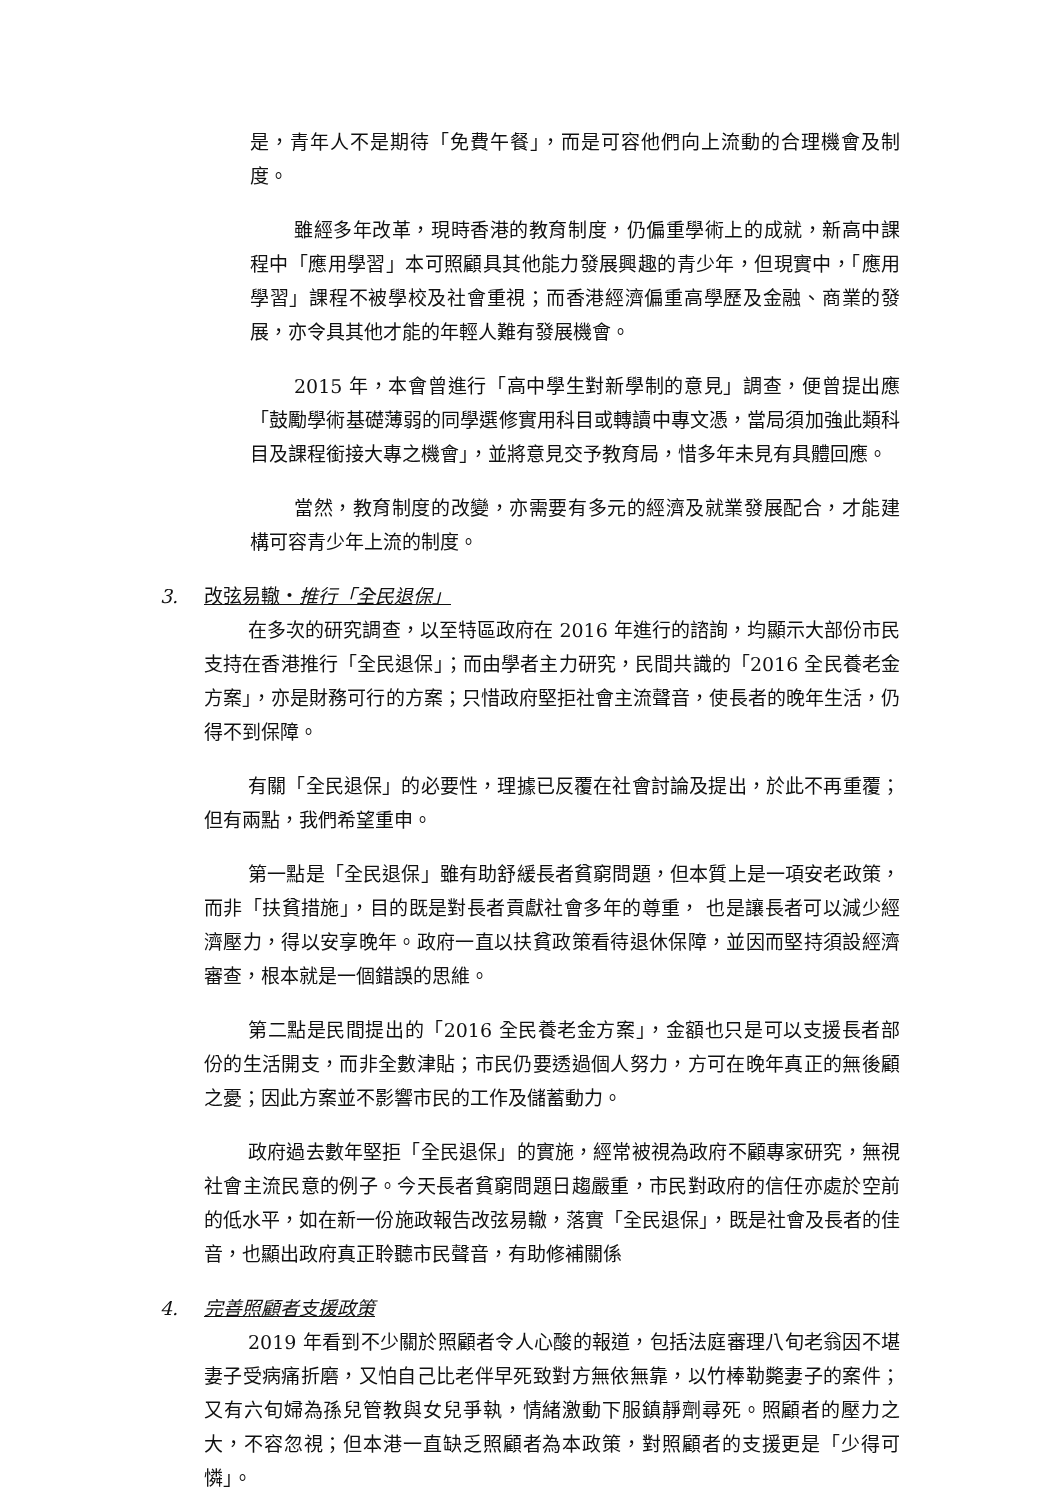是，青年人不是期待「免費午餐」，而是可容他們向上流動的合理機會及制度。
雖經多年改革，現時香港的教育制度，仍偏重學術上的成就，新高中課程中「應用學習」本可照顧具其他能力發展興趣的青少年，但現實中，「應用學習」課程不被學校及社會重視；而香港經濟偏重高學歷及金融、商業的發展，亦令具其他才能的年輕人難有發展機會。
2015 年，本會曾進行「高中學生對新學制的意見」調查，便曾提出應「鼓勵學術基礎薄弱的同學選修實用科目或轉讀中專文憑，當局須加強此類科目及課程銜接大專之機會」，並將意見交予教育局，惜多年未見有具體回應。
當然，教育制度的改變，亦需要有多元的經濟及就業發展配合，才能建構可容青少年上流的制度。
3. 改弦易轍‧推行「全民退保」
在多次的研究調查，以至特區政府在 2016 年進行的諮詢，均顯示大部份市民支持在香港推行「全民退保」；而由學者主力研究，民間共識的「2016 全民養老金方案」，亦是財務可行的方案；只惜政府堅拒社會主流聲音，使長者的晚年生活，仍得不到保障。
有關「全民退保」的必要性，理據已反覆在社會討論及提出，於此不再重覆；但有兩點，我們希望重申。
第一點是「全民退保」雖有助舒緩長者貧窮問題，但本質上是一項安老政策，而非「扶貧措施」，目的既是對長者貢獻社會多年的尊重， 也是讓長者可以減少經濟壓力，得以安享晚年。政府一直以扶貧政策看待退休保障，並因而堅持須設經濟審查，根本就是一個錯誤的思維。
第二點是民間提出的「2016 全民養老金方案」，金額也只是可以支援長者部份的生活開支，而非全數津貼；市民仍要透過個人努力，方可在晚年真正的無後顧之憂；因此方案並不影響市民的工作及儲蓄動力。
政府過去數年堅拒「全民退保」的實施，經常被視為政府不顧專家研究，無視社會主流民意的例子。今天長者貧窮問題日趨嚴重，市民對政府的信任亦處於空前的低水平，如在新一份施政報告改弦易轍，落實「全民退保」，既是社會及長者的佳音，也顯出政府真正聆聽市民聲音，有助修補關係
4. 完善照顧者支援政策
2019 年看到不少關於照顧者令人心酸的報道，包括法庭審理八旬老翁因不堪妻子受病痛折磨，又怕自己比老伴早死致對方無依無靠，以竹棒勒斃妻子的案件；又有六旬婦為孫兒管教與女兒爭執，情緒激動下服鎮靜劑尋死。照顧者的壓力之大，不容忽視；但本港一直缺乏照顧者為本政策，對照顧者的支援更是「少得可憐」。